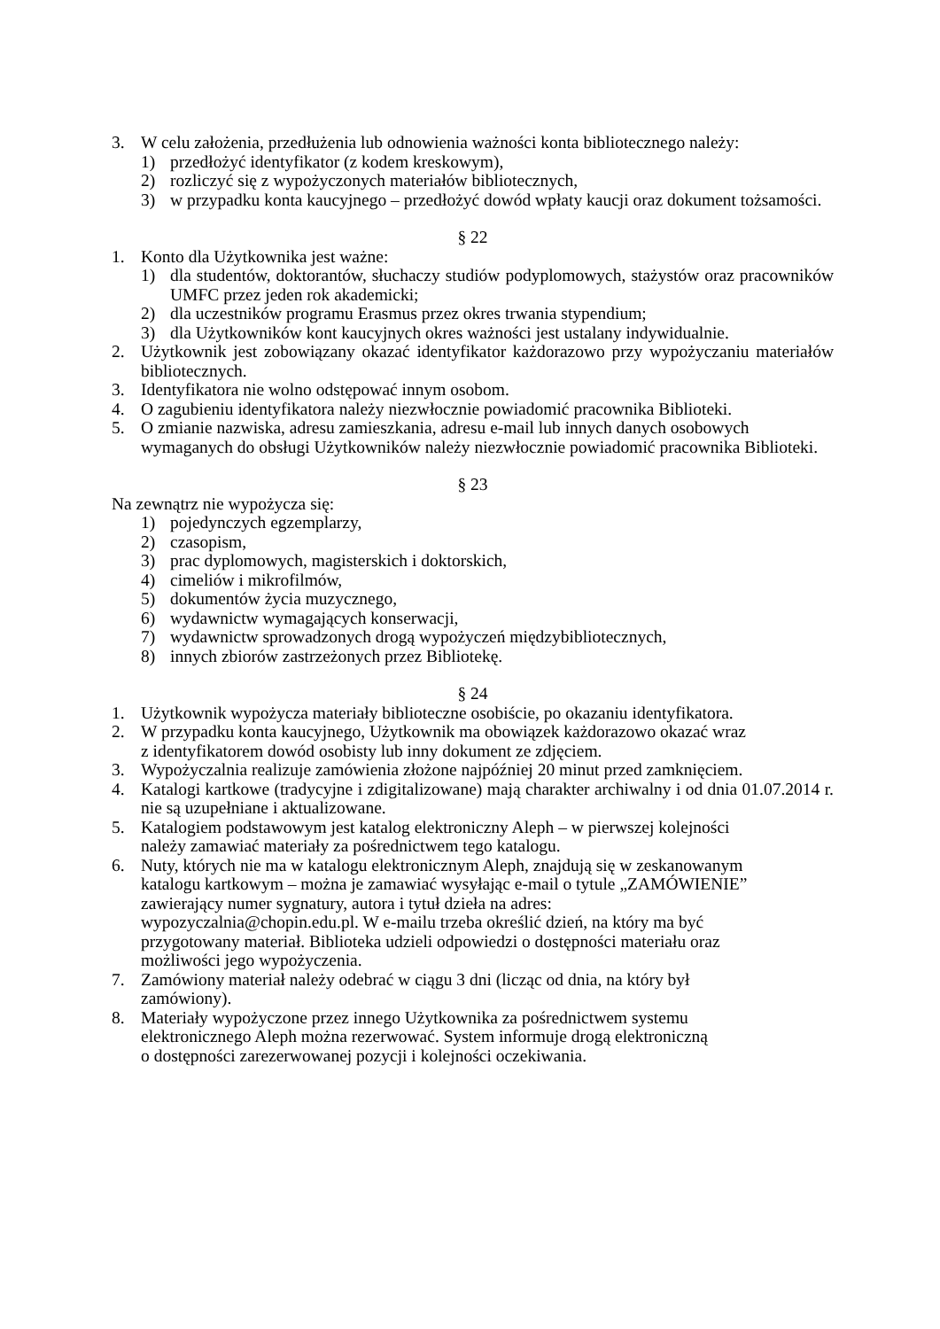3. W celu założenia, przedłużenia lub odnowienia ważności konta bibliotecznego należy:
1) przedłożyć identyfikator (z kodem kreskowym),
2) rozliczyć się z wypożyczonych materiałów bibliotecznych,
3) w przypadku konta kaucyjnego – przedłożyć dowód wpłaty kaucji oraz dokument tożsamości.
§ 22
1. Konto dla Użytkownika jest ważne:
1) dla studentów, doktorantów, słuchaczy studiów podyplomowych, stażystów oraz pracowników UMFC przez jeden rok akademicki;
2) dla uczestników programu Erasmus przez okres trwania stypendium;
3) dla Użytkowników kont kaucyjnych okres ważności jest ustalany indywidualnie.
2. Użytkownik jest zobowiązany okazać identyfikator każdorazowo przy wypożyczaniu materiałów bibliotecznych.
3. Identyfikatora nie wolno odstępować innym osobom.
4. O zagubieniu identyfikatora należy niezwłocznie powiadomić pracownika Biblioteki.
5. O zmianie nazwiska, adresu zamieszkania, adresu e-mail lub innych danych osobowych wymaganych do obsługi Użytkowników należy niezwłocznie powiadomić pracownika Biblioteki.
§ 23
Na zewnątrz nie wypożycza się:
1) pojedynczych egzemplarzy,
2) czasopism,
3) prac dyplomowych, magisterskich i doktorskich,
4) cimeliów i mikrofilmów,
5) dokumentów życia muzycznego,
6) wydawnictw wymagających konserwacji,
7) wydawnictw sprowadzonych drogą wypożyczeń międzybibliotecznych,
8) innych zbiorów zastrzeżonych przez Bibliotekę.
§ 24
1. Użytkownik wypożycza materiały biblioteczne osobiście, po okazaniu identyfikatora.
2. W przypadku konta kaucyjnego, Użytkownik ma obowiązek każdorazowo okazać wraz
z identyfikatorem dowód osobisty lub inny dokument ze zdjęciem.
3. Wypożyczalnia realizuje zamówienia złożone najpóźniej 20 minut przed zamknięciem.
4. Katalogi kartkowe (tradycyjne i zdigitalizowane) mają charakter archiwalny i od dnia 01.07.2014 r. nie są uzupełniane i aktualizowane.
5. Katalogiem podstawowym jest katalog elektroniczny Aleph – w pierwszej kolejności
należy zamawiać materiały za pośrednictwem tego katalogu.
6. Nuty, których nie ma w katalogu elektronicznym Aleph, znajdują się w zeskanowanym
katalogu kartkowym – można je zamawiać wysyłając e-mail o tytule „ZAMÓWIENIE”
zawierający numer sygnatury, autora i tytuł dzieła na adres:
wypozyczalnia@chopin.edu.pl. W e-mailu trzeba określić dzień, na który ma być
przygotowany materiał. Biblioteka udzieli odpowiedzi o dostępności materiału oraz
możliwości jego wypożyczenia.
7. Zamówiony materiał należy odebrać w ciągu 3 dni (licząc od dnia, na który był
zamówiony).
8. Materiały wypożyczone przez innego Użytkownika za pośrednictwem systemu
elektronicznego Aleph można rezerwować. System informuje drogą elektroniczną
o dostępności zarezerwowanej pozycji i kolejności oczekiwania.